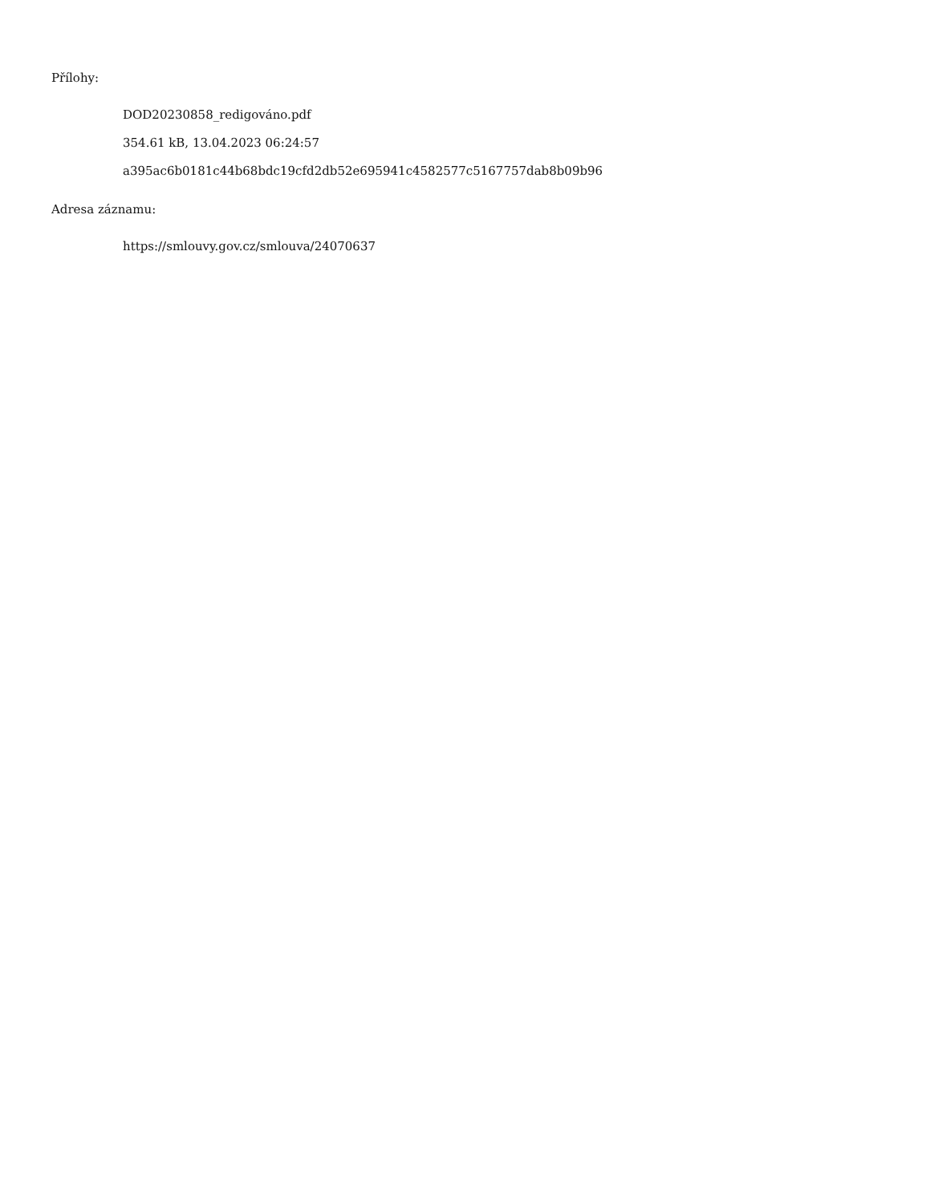Přílohy:
DOD20230858_redigováno.pdf
354.61 kB, 13.04.2023 06:24:57
a395ac6b0181c44b68bdc19cfd2db52e695941c4582577c5167757dab8b09b96
Adresa záznamu:
https://smlouvy.gov.cz/smlouva/24070637